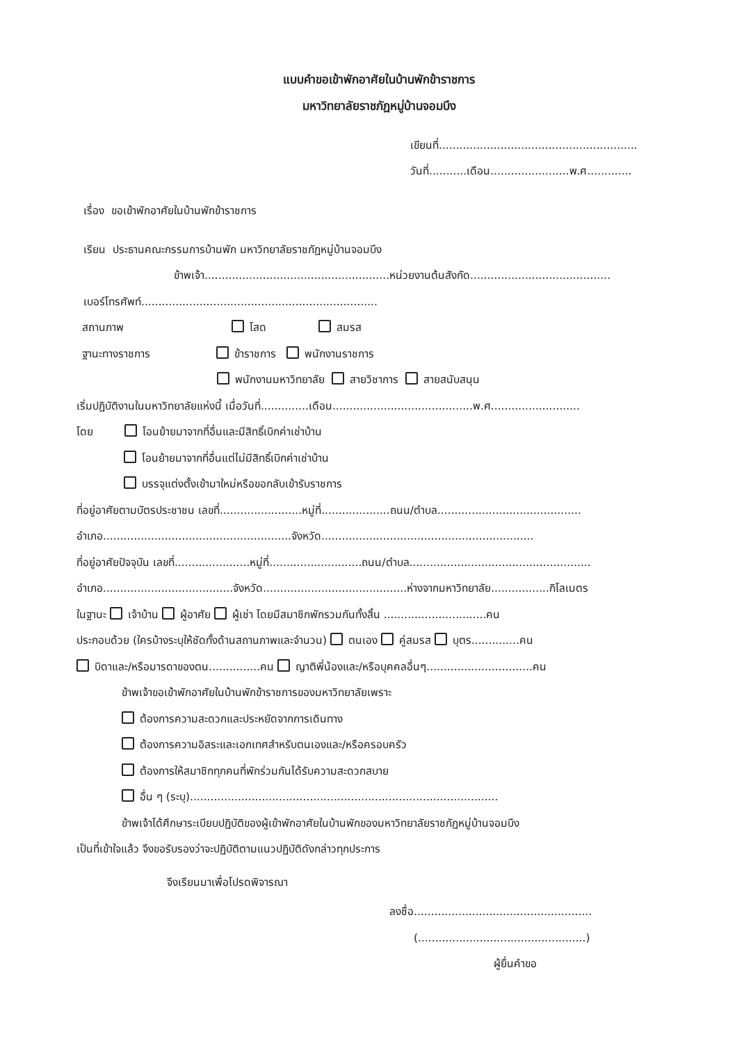แบบคำขอเข้าพักอาศัยในบ้านพักข้าราชการ
มหาวิทยาลัยราชภัฏหมู่บ้านจอมบึง
เขียนที่..........................................................
วันที่...........เดือน.......................พ.ศ.............
เรื่อง ขอเข้าพักอาศัยในบ้านพักข้าราชการ
เรียน ประธานคณะกรรมการบ้านพัก มหาวิทยาลัยราชภัฏหมู่บ้านจอมบึง
ข้าพเจ้า......................................................หน่วยงานต้นสังกัด.........................................
เบอร์โทรศัพท์.....................................................................
สถานภาพ โสด สมรส
ฐานะทางราชการ ข้าราชการ พนักงานราชการ
พนักงานมหาวิทยาลัย สายวิชาการ สายสนับสนุน
เริ่มปฏิบัติงานในมหาวิทยาลัยแห่งนี้ เมื่อวันที่..............เดือน.........................................พ.ศ..........................
โดย โอนย้ายมาจากที่อื่นและมีสิทธิ์เบิกค่าเช่าบ้าน
โอนย้ายมาจากที่อื่นแต่ไม่มีสิทธิ์เบิกค่าเช่าบ้าน
บรรจุแต่งตั้งเข้ามาใหม่หรือขอกลับเข้ารับราชการ
ที่อยู่อาศัยตามบัตรประชาชน เลขที่........................หมู่ที่....................ถนน/ตำบล..........................................
อำเภอ.......................................................จังหวัด..............................................................
ที่อยู่อาศัยปัจจุบัน เลขที่......................หมู่ที่...........................ถนน/ตำบล.....................................................
อำเภอ......................................จังหวัด..........................................ห่างจากมหาวิทยาลัย.................กิโลเมตร
ในฐานะ เจ้าบ้าน ผู้อาศัย ผู้เช่า โดยมีสมาชิกพักรวมกันทั้งสิ้น ..............................คน
ประกอบด้วย (ใครบ้างระบุให้ชัดทั้งด้านสถานภาพและจำนวน) ตนเอง คู่สมรส บุตร..............คน
บิดาและ/หรือมารดาของตน...............คน ญาติพี่น้องและ/หรือบุคคลอื่นๆ...............................คน
ข้าพเจ้าขอเข้าพักอาศัยในบ้านพักข้าราชการของมหาวิทยาลัยเพราะ
ต้องการความสะดวกและประหยัดจากการเดินทาง
ต้องการความอิสระและเอกเทศสำหรับตนเองและ/หรือครอบครัว
ต้องการให้สมาชิกทุกคนที่พักร่วมกันได้รับความสะดวกสบาย
อื่น ๆ (ระบุ)..........................................................................................
ข้าพเจ้าได้ศึกษาระเบียบปฏิบัติของผู้เข้าพักอาศัยในบ้านพักของมหาวิทยาลัยราชภัฏหมู่บ้านจอมบึง
เป็นที่เข้าใจแล้ว จึงขอรับรองว่าจะปฏิบัติตามแนวปฏิบัติดังกล่าวทุกประการ
จึงเรียนมาเพื่อโปรดพิจารณา
ลงชื่อ....................................................
(.................................................)
ผู้ยื่นคำขอ